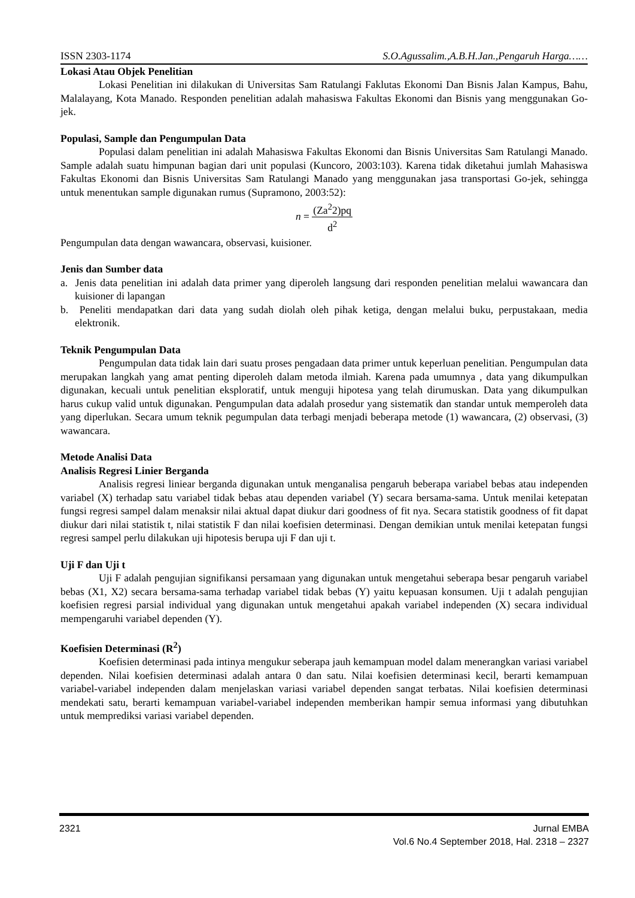ISSN 2303-1174 S.O.Agussalim.,A.B.H.Jan.,Pengaruh Harga……
Lokasi Atau Objek Penelitian
Lokasi Penelitian ini dilakukan di Universitas Sam Ratulangi Faklutas Ekonomi Dan Bisnis Jalan Kampus, Bahu, Malalayang, Kota Manado. Responden penelitian adalah mahasiswa Fakultas Ekonomi dan Bisnis yang menggunakan Go-jek.
Populasi, Sample dan Pengumpulan Data
Populasi dalam penelitian ini adalah Mahasiswa Fakultas Ekonomi dan Bisnis Universitas Sam Ratulangi Manado. Sample adalah suatu himpunan bagian dari unit populasi (Kuncoro, 2003:103). Karena tidak diketahui jumlah Mahasiswa Fakultas Ekonomi dan Bisnis Universitas Sam Ratulangi Manado yang menggunakan jasa transportasi Go-jek, sehingga untuk menentukan sample digunakan rumus (Supramono, 2003:52):
n = (Za<sup>2</sup>2)pq d<sup>2</sup>
Pengumpulan data dengan wawancara, observasi, kuisioner.
Jenis dan Sumber data
a. Jenis data penelitian ini adalah data primer yang diperoleh langsung dari responden penelitian melalui wawancara dan kuisioner di lapangan
b. Peneliti mendapatkan dari data yang sudah diolah oleh pihak ketiga, dengan melalui buku, perpustakaan, media elektronik.
Teknik Pengumpulan Data
Pengumpulan data tidak lain dari suatu proses pengadaan data primer untuk keperluan penelitian. Pengumpulan data merupakan langkah yang amat penting diperoleh dalam metoda ilmiah. Karena pada umumnya , data yang dikumpulkan digunakan, kecuali untuk penelitian eksploratif, untuk menguji hipotesa yang telah dirumuskan. Data yang dikumpulkan harus cukup valid untuk digunakan. Pengumpulan data adalah prosedur yang sistematik dan standar untuk memperoleh data yang diperlukan. Secara umum teknik pegumpulan data terbagi menjadi beberapa metode (1) wawancara, (2) observasi, (3) wawancara.
Metode Analisi Data
Analisis Regresi Linier Berganda
Analisis regresi liniear berganda digunakan untuk menganalisa pengaruh beberapa variabel bebas atau independen variabel (X) terhadap satu variabel tidak bebas atau dependen variabel (Y) secara bersama-sama. Untuk menilai ketepatan fungsi regresi sampel dalam menaksir nilai aktual dapat diukur dari goodness of fit nya. Secara statistik goodness of fit dapat diukur dari nilai statistik t, nilai statistik F dan nilai koefisien determinasi. Dengan demikian untuk menilai ketepatan fungsi regresi sampel perlu dilakukan uji hipotesis berupa uji F dan uji t.
Uji F dan Uji t
Uji F adalah pengujian signifikansi persamaan yang digunakan untuk mengetahui seberapa besar pengaruh variabel bebas (X1, X2) secara bersama-sama terhadap variabel tidak bebas (Y) yaitu kepuasan konsumen. Uji t adalah pengujian koefisien regresi parsial individual yang digunakan untuk mengetahui apakah variabel independen (X) secara individual mempengaruhi variabel dependen (Y).
Koefisien Determinasi (R<sup>2</sup>)
Koefisien determinasi pada intinya mengukur seberapa jauh kemampuan model dalam menerangkan variasi variabel dependen. Nilai koefisien determinasi adalah antara 0 dan satu. Nilai koefisien determinasi kecil, berarti kemampuan variabel-variabel independen dalam menjelaskan variasi variabel dependen sangat terbatas. Nilai koefisien determinasi mendekati satu, berarti kemampuan variabel-variabel independen memberikan hampir semua informasi yang dibutuhkan untuk memprediksi variasi variabel dependen.
2321 Jurnal EMBA
Vol.6 No.4 September 2018, Hal. 2318 – 2327